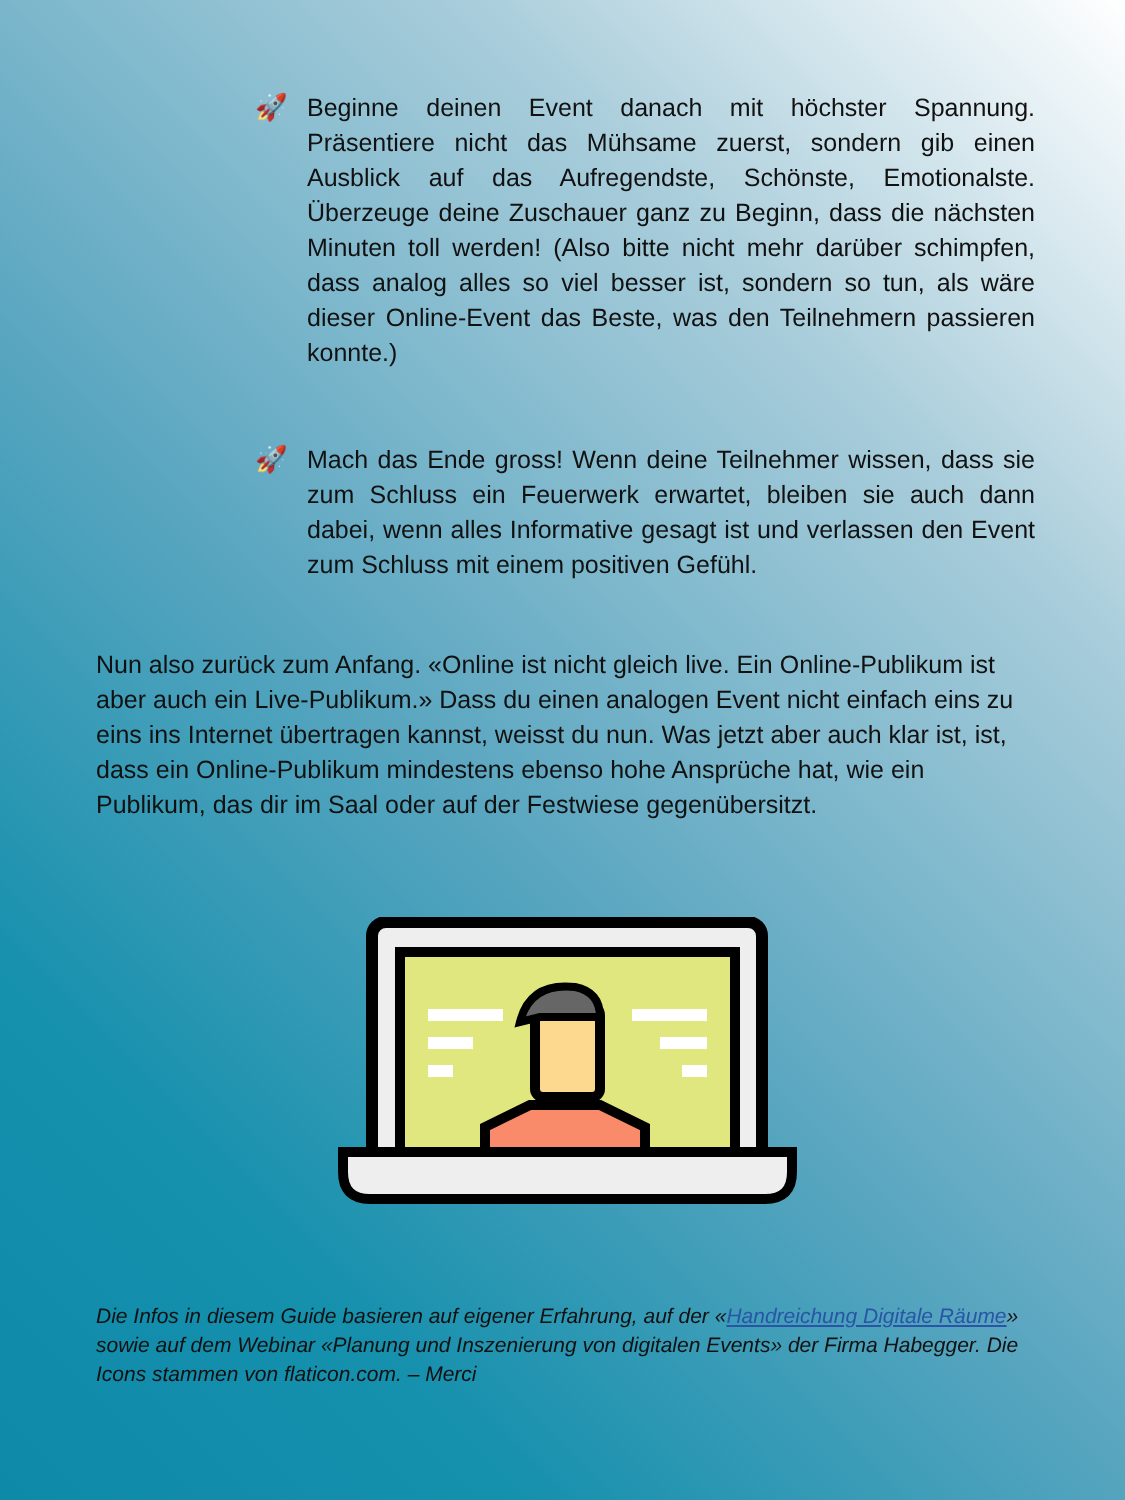🚀
Beginne deinen Event danach mit höchster Spannung. Präsentiere nicht das Mühsame zuerst, sondern gib einen Ausblick auf das Aufregendste, Schönste, Emotionalste. Überzeuge deine Zuschauer ganz zu Beginn, dass die nächsten Minuten toll werden! (Also bitte nicht mehr darüber schimpfen, dass analog alles so viel besser ist, sondern so tun, als wäre dieser Online-Event das Beste, was den Teilnehmern passieren konnte.)
🚀
Mach das Ende gross! Wenn deine Teilnehmer wissen, dass sie zum Schluss ein Feuerwerk erwartet, bleiben sie auch dann dabei, wenn alles Informative gesagt ist und verlassen den Event zum Schluss mit einem positiven Gefühl.
Nun also zurück zum Anfang. «Online ist nicht gleich live. Ein Online-Publikum ist aber auch ein Live-Publikum.» Dass du einen analogen Event nicht einfach eins zu eins ins Internet übertragen kannst, weisst du nun. Was jetzt aber auch klar ist, ist, dass ein Online-Publikum mindestens ebenso hohe Ansprüche hat, wie ein Publikum, das dir im Saal oder auf der Festwiese gegenübersitzt.
Die Infos in diesem Guide basieren auf eigener Erfahrung, auf der «Handreichung Digitale Räume» sowie auf dem Webinar «Planung und Inszenierung von digitalen Events» der Firma Habegger. Die Icons stammen von flaticon.com. – Merci